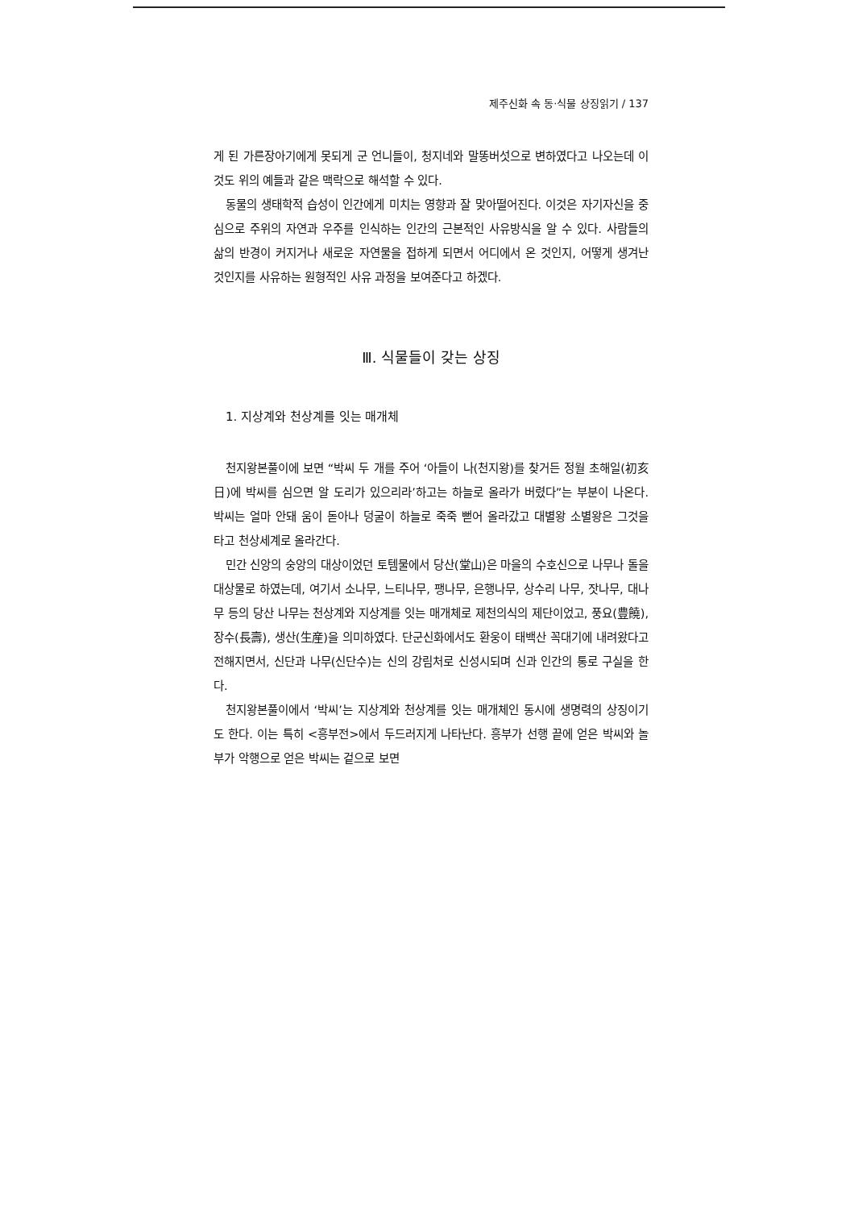제주신화 속 동·식물 상징읽기 / 137
게 된 가른장아기에게 못되게 군 언니들이, 청지네와 말똥버섯으로 변하였다고 나오는데 이것도 위의 예들과 같은 맥락으로 해석할 수 있다.
동물의 생태학적 습성이 인간에게 미치는 영향과 잘 맞아떨어진다. 이것은 자기자신을 중심으로 주위의 자연과 우주를 인식하는 인간의 근본적인 사유방식을 알 수 있다. 사람들의 삶의 반경이 커지거나 새로운 자연물을 접하게 되면서 어디에서 온 것인지, 어떻게 생겨난 것인지를 사유하는 원형적인 사유 과정을 보여준다고 하겠다.
Ⅲ. 식물들이 갖는 상징
1. 지상계와 천상계를 잇는 매개체
천지왕본풀이에 보면 “박씨 두 개를 주어 ‘아들이 나(천지왕)를 찾거든 정월 초해일(初亥日)에 박씨를 심으면 알 도리가 있으리라’하고는 하늘로 올라가 버렸다”는 부분이 나온다. 박씨는 얼마 안돼 움이 돋아나 덩굴이 하늘로 죽죽 뻗어 올라갔고 대별왕 소별왕은 그것을 타고 천상세계로 올라간다.
민간 신앙의 숭앙의 대상이었던 토템물에서 당산(堂山)은 마을의 수호신으로 나무나 돌을 대상물로 하였는데, 여기서 소나무, 느티나무, 팽나무, 은행나무, 상수리 나무, 잣나무, 대나무 등의 당산 나무는 천상계와 지상계를 잇는 매개체로 제천의식의 제단이었고, 풍요(豊饒), 장수(長壽), 생산(生産)을 의미하였다. 단군신화에서도 환웅이 태백산 꼭대기에 내려왔다고 전해지면서, 신단과 나무(신단수)는 신의 강림처로 신성시되며 신과 인간의 통로 구실을 한다.
천지왕본풀이에서 ‘박씨’는 지상계와 천상계를 잇는 매개체인 동시에 생명력의 상징이기도 한다. 이는 특히 <흥부전>에서 두드러지게 나타난다. 흥부가 선행 끝에 얻은 박씨와 놀부가 악행으로 얻은 박씨는 겉으로 보면